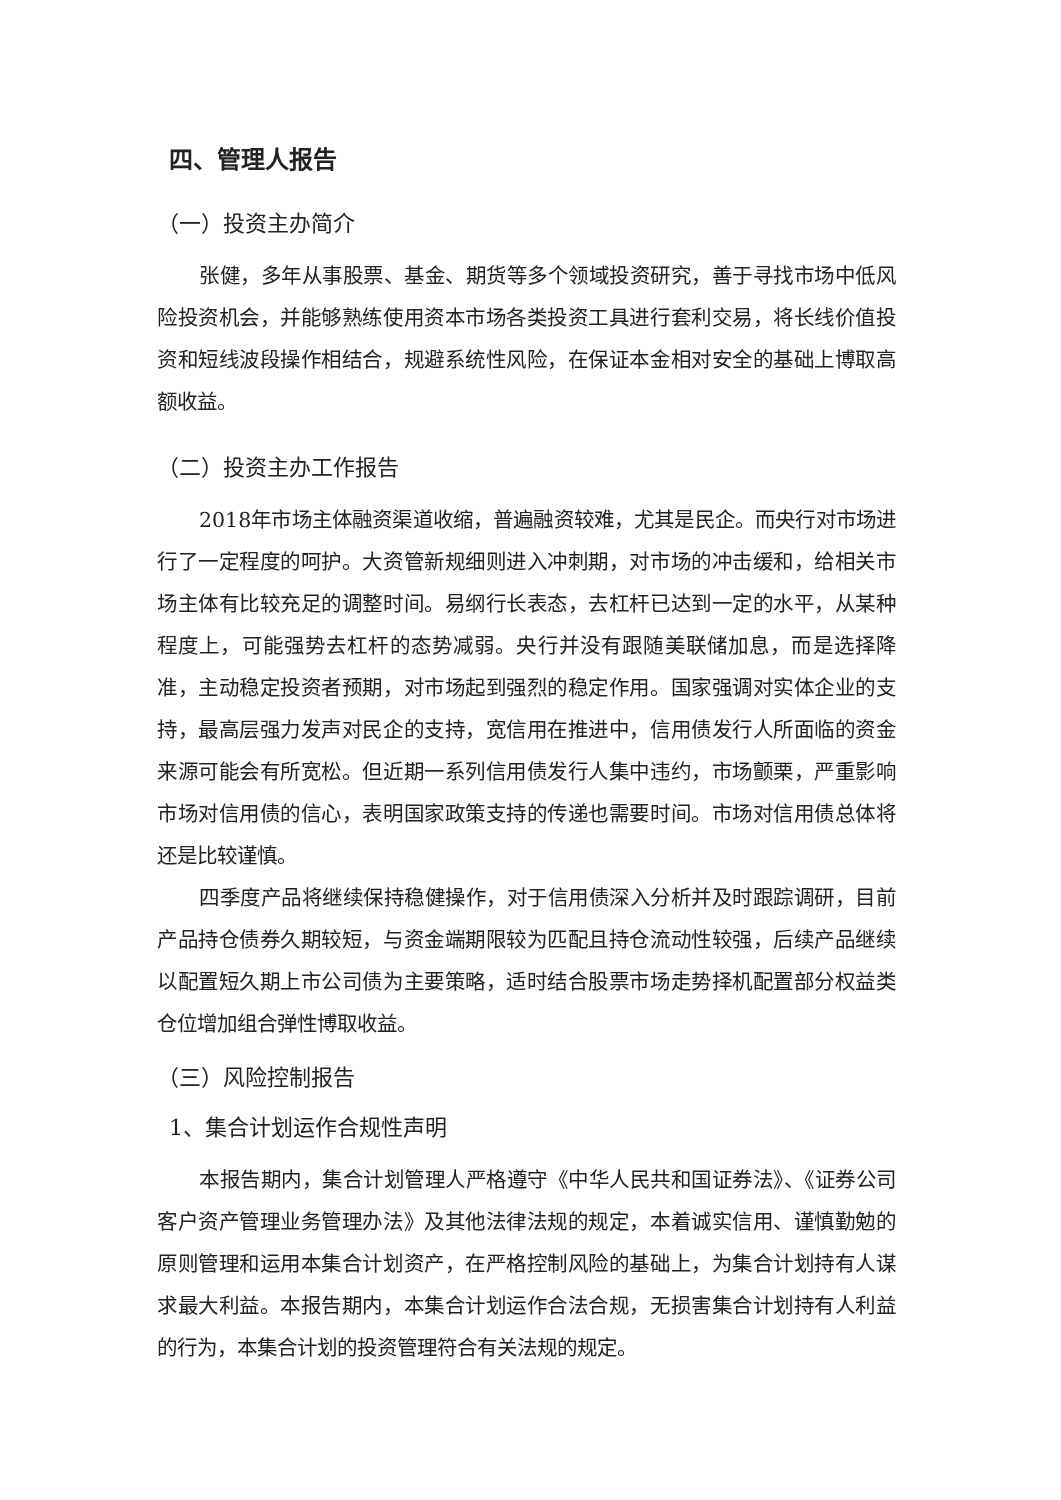四、管理人报告
（一）投资主办简介
张健，多年从事股票、基金、期货等多个领域投资研究，善于寻找市场中低风险投资机会，并能够熟练使用资本市场各类投资工具进行套利交易，将长线价值投资和短线波段操作相结合，规避系统性风险，在保证本金相对安全的基础上博取高额收益。
（二）投资主办工作报告
2018年市场主体融资渠道收缩，普遍融资较难，尤其是民企。而央行对市场进行了一定程度的呵护。大资管新规细则进入冲刺期，对市场的冲击缓和，给相关市场主体有比较充足的调整时间。易纲行长表态，去杠杆已达到一定的水平，从某种程度上，可能强势去杠杆的态势减弱。央行并没有跟随美联储加息，而是选择降准，主动稳定投资者预期，对市场起到强烈的稳定作用。国家强调对实体企业的支持，最高层强力发声对民企的支持，宽信用在推进中，信用债发行人所面临的资金来源可能会有所宽松。但近期一系列信用债发行人集中违约，市场颤栗，严重影响市场对信用债的信心，表明国家政策支持的传递也需要时间。市场对信用债总体将还是比较谨慎。
四季度产品将继续保持稳健操作，对于信用债深入分析并及时跟踪调研，目前产品持仓债券久期较短，与资金端期限较为匹配且持仓流动性较强，后续产品继续以配置短久期上市公司债为主要策略，适时结合股票市场走势择机配置部分权益类仓位增加组合弹性博取收益。
（三）风险控制报告
1、集合计划运作合规性声明
本报告期内，集合计划管理人严格遵守《中华人民共和国证券法》、《证券公司客户资产管理业务管理办法》及其他法律法规的规定，本着诚实信用、谨慎勤勉的原则管理和运用本集合计划资产，在严格控制风险的基础上，为集合计划持有人谋求最大利益。本报告期内，本集合计划运作合法合规，无损害集合计划持有人利益的行为，本集合计划的投资管理符合有关法规的规定。